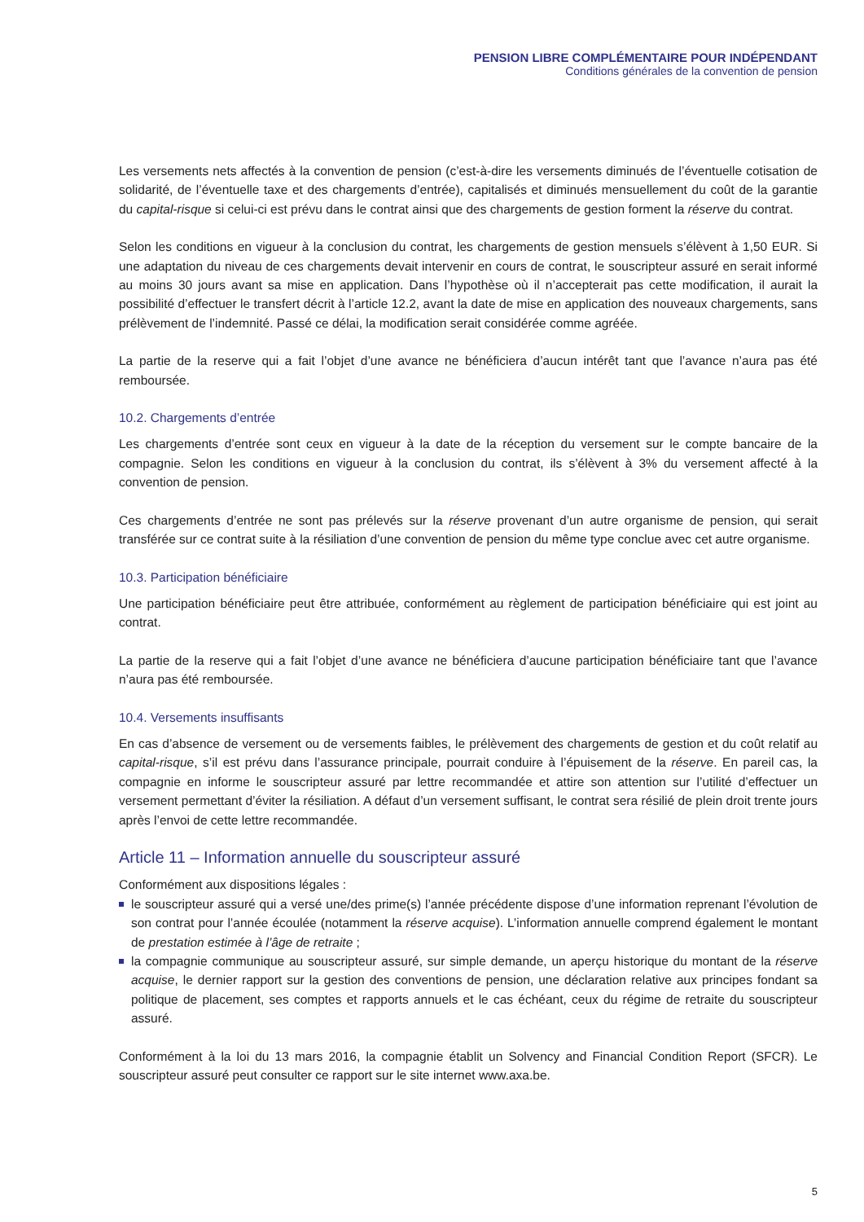PENSION LIBRE COMPLÉMENTAIRE POUR INDÉPENDANT
Conditions générales de la convention de pension
Les versements nets affectés à la convention de pension (c’est-à-dire les versements diminués de l’éventuelle cotisation de solidarité, de l’éventuelle taxe et des chargements d’entrée), capitalisés et diminués mensuellement du coût de la garantie du capital-risque si celui-ci est prévu dans le contrat ainsi que des chargements de gestion forment la réserve du contrat.
Selon les conditions en vigueur à la conclusion du contrat, les chargements de gestion mensuels s’élèvent à 1,50 EUR. Si une adaptation du niveau de ces chargements devait intervenir en cours de contrat, le souscripteur assuré en serait informé au moins 30 jours avant sa mise en application. Dans l’hypothèse où il n’accepterait pas cette modification, il aurait la possibilité d’effectuer le transfert décrit à l’article 12.2, avant la date de mise en application des nouveaux chargements, sans prélèvement de l’indemnité. Passé ce délai, la modification serait considérée comme agréée.
La partie de la reserve qui a fait l’objet d’une avance ne bénéficiera d’aucun intérêt tant que l’avance n’aura pas été remboursée.
10.2. Chargements d’entrée
Les chargements d’entrée sont ceux en vigueur à la date de la réception du versement sur le compte bancaire de la compagnie. Selon les conditions en vigueur à la conclusion du contrat, ils s’élèvent à 3% du versement affecté à la convention de pension.
Ces chargements d’entrée ne sont pas prélevés sur la réserve provenant d’un autre organisme de pension, qui serait transférée sur ce contrat suite à la résiliation d’une convention de pension du même type conclue avec cet autre organisme.
10.3. Participation bénéficiaire
Une participation bénéficiaire peut être attribuée, conformément au règlement de participation bénéficiaire qui est joint au contrat.
La partie de la reserve qui a fait l’objet d’une avance ne bénéficiera d’aucune participation bénéficiaire tant que l’avance n’aura pas été remboursée.
10.4. Versements insuffisants
En cas d’absence de versement ou de versements faibles, le prélèvement des chargements de gestion et du coût relatif au capital-risque, s’il est prévu dans l’assurance principale, pourrait conduire à l’épuisement de la réserve. En pareil cas, la compagnie en informe le souscripteur assuré par lettre recommandée et attire son attention sur l’utilité d’effectuer un versement permettant d’éviter la résiliation. A défaut d’un versement suffisant, le contrat sera résilié de plein droit trente jours après l’envoi de cette lettre recommandée.
Article 11 – Information annuelle du souscripteur assuré
Conformément aux dispositions légales :
le souscripteur assuré qui a versé une/des prime(s) l’année précédente dispose d’une information reprenant l’évolution de son contrat pour l’année écoulée (notamment la réserve acquise). L’information annuelle comprend également le montant de prestation estimée à l’âge de retraite ;
la compagnie communique au souscripteur assuré, sur simple demande, un aperçu historique du montant de la réserve acquise, le dernier rapport sur la gestion des conventions de pension, une déclaration relative aux principes fondant sa politique de placement, ses comptes et rapports annuels et le cas échéant, ceux du régime de retraite du souscripteur assuré.
Conformément à la loi du 13 mars 2016, la compagnie établit un Solvency and Financial Condition Report (SFCR). Le souscripteur assuré peut consulter ce rapport sur le site internet www.axa.be.
5